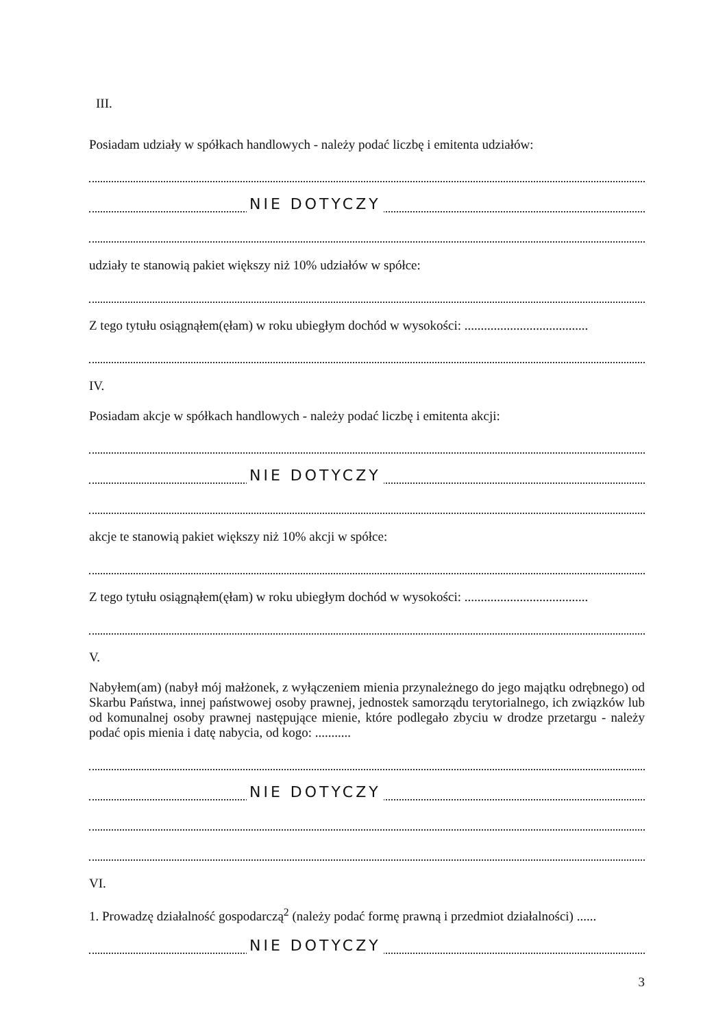III.
Posiadam udziały w spółkach handlowych - należy podać liczbę i emitenta udziałów:
NIE DOTYCZY
udziały te stanowią pakiet większy niż 10% udziałów w spółce:
Z tego tytułu osiągnąłem(ęłam) w roku ubiegłym dochód w wysokości: ......................................
IV.
Posiadam akcje w spółkach handlowych - należy podać liczbę i emitenta akcji:
NIE DOTYCZY
akcje te stanowią pakiet większy niż 10% akcji w spółce:
Z tego tytułu osiągnąłem(ęłam) w roku ubiegłym dochód w wysokości: ......................................
V.
Nabyłem(am) (nabył mój małżonek, z wyłączeniem mienia przynależnego do jego majątku odrębnego) od Skarbu Państwa, innej państwowej osoby prawnej, jednostek samorządu terytorialnego, ich związków lub od komunalnej osoby prawnej następujące mienie, które podlegało zbyciu w drodze przetargu - należy podać opis mienia i datę nabycia, od kogo: ...........
NIE DOTYCZY
VI.
1. Prowadzę działalność gospodarczą<sup>2</sup> (należy podać formę prawną i przedmiot działalności) ......
NIE DOTYCZY
3